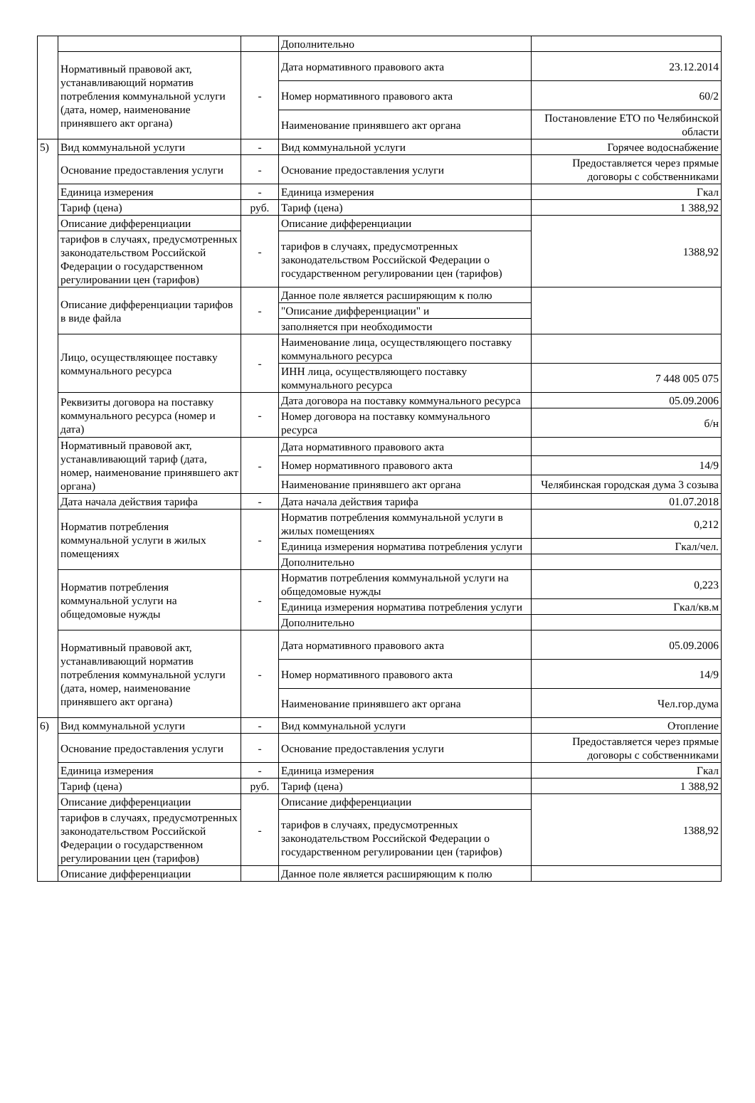| | | | Дополнительно | |
| | Нормативный правовой акт, устанавливающий норматив потребления коммунальной услуги (дата, номер, наименование принявшего акт органа) | - | Дата нормативного правового акта | 23.12.2014 |
| | | | Номер нормативного правового акта | 60/2 |
| | | | Наименование принявшего акт органа | Постановление ЕТО по Челябинской области |
| 5) | Вид коммунальной услуги | - | Вид коммунальной услуги | Горячее водоснабжение |
| | Основание предоставления услуги | - | Основание предоставления услуги | Предоставляется через прямые договоры с собственниками |
| | Единица измерения | - | Единица измерения | Гкал |
| | Тариф (цена) | руб. | Тариф (цена) | 1 388,92 |
| | Описание дифференциации | - | Описание дифференциации | 1388,92 |
| | тарифов в случаях, предусмотренных законодательством Российской Федерации о государственном регулировании цен (тарифов) | | тарифов в случаях, предусмотренных законодательством Российской Федерации о государственном регулировании цен (тарифов) | |
| | Описание дифференциации тарифов в виде файла | - | Данное поле является расширяющим к полю | |
| | | | "Описание дифференциации" и | |
| | | | заполняется при необходимости | |
| | Лицо, осуществляющее поставку коммунального ресурса | - | Наименование лица, осуществляющего поставку коммунального ресурса | |
| | | | ИНН лица, осуществляющего поставку коммунального ресурса | 7 448 005 075 |
| | Реквизиты договора на поставку коммунального ресурса (номер и дата) | - | Дата договора на поставку коммунального ресурса | 05.09.2006 |
| | | | Номер договора на поставку коммунального ресурса | б/н |
| | Нормативный правовой акт, устанавливающий тариф (дата, номер, наименование принявшего акт органа) | - | Дата нормативного правового акта | |
| | | | Номер нормативного правового акта | 14/9 |
| | | | Наименование принявшего акт органа | Челябинская городская дума 3 созыва |
| | Дата начала действия тарифа | - | Дата начала действия тарифа | 01.07.2018 |
| | Норматив потребления коммунальной услуги в жилых помещениях | - | Норматив потребления коммунальной услуги в жилых помещениях | 0,212 |
| | | | Единица измерения норматива потребления услуги | Гкал/чел. |
| | | | Дополнительно | |
| | Норматив потребления коммунальной услуги на общедомовые нужды | - | Норматив потребления коммунальной услуги на общедомовые нужды | 0,223 |
| | | | Единица измерения норматива потребления услуги | Гкал/кв.м |
| | | | Дополнительно | |
| | Нормативный правовой акт, устанавливающий норматив потребления коммунальной услуги (дата, номер, наименование принявшего акт органа) | - | Дата нормативного правового акта | 05.09.2006 |
| | | | Номер нормативного правового акта | 14/9 |
| | | | Наименование принявшего акт органа | Чел.гор.дума |
| 6) | Вид коммунальной услуги | - | Вид коммунальной услуги | Отопление |
| | Основание предоставления услуги | - | Основание предоставления услуги | Предоставляется через прямые договоры с собственниками |
| | Единица измерения | - | Единица измерения | Гкал |
| | Тариф (цена) | руб. | Тариф (цена) | 1 388,92 |
| | Описание дифференциации | - | Описание дифференциации | 1388,92 |
| | тарифов в случаях, предусмотренных законодательством Российской Федерации о государственном регулировании цен (тарифов) | | тарифов в случаях, предусмотренных законодательством Российской Федерации о государственном регулировании цен (тарифов) | |
| | Описание дифференциации | | Данное поле является расширяющим к полю | |